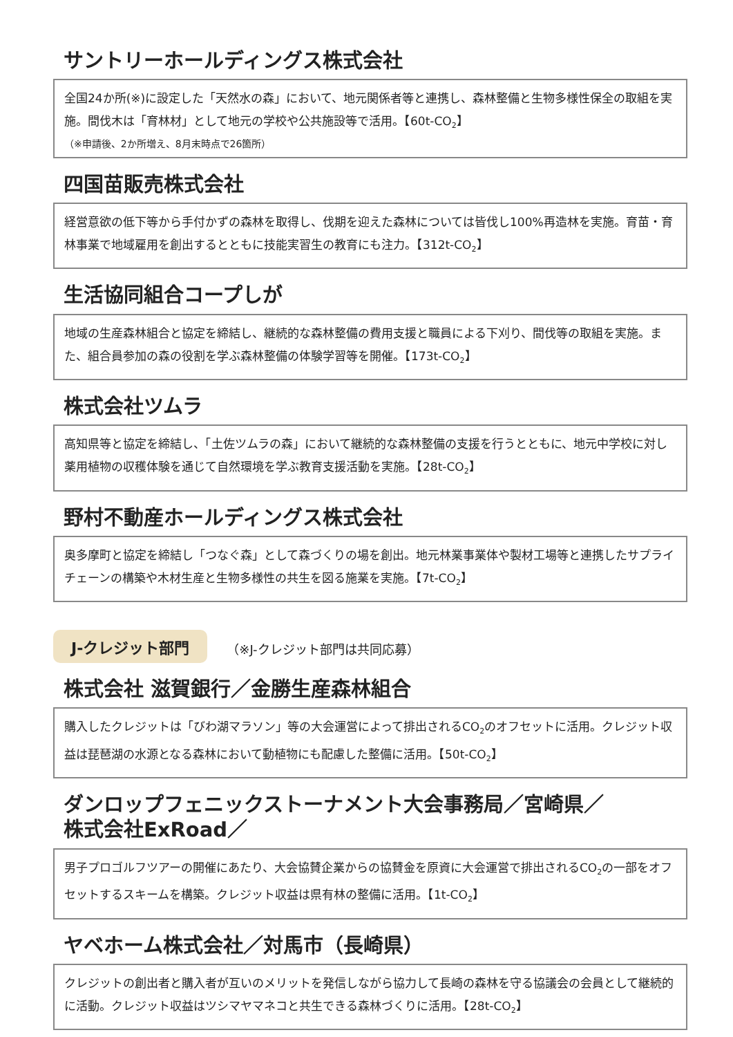サントリーホールディングス株式会社
全国24か所(※)に設定した「天然水の森」において、地元関係者等と連携し、森林整備と生物多様性保全の取組を実施。間伐木は「育林材」として地元の学校や公共施設等で活用。【60t-CO<sub>2</sub>】
（※申請後、2か所増え、8月末時点で26箇所）
四国苗販売株式会社
経営意欲の低下等から手付かずの森林を取得し、伐期を迎えた森林については皆伐し100%再造林を実施。育苗・育林事業で地域雇用を創出するとともに技能実習生の教育にも注力。【312t-CO<sub>2</sub>】
生活協同組合コープしが
地域の生産森林組合と協定を締結し、継続的な森林整備の費用支援と職員による下刈り、間伐等の取組を実施。また、組合員参加の森の役割を学ぶ森林整備の体験学習等を開催。【173t-CO<sub>2</sub>】
株式会社ツムラ
高知県等と協定を締結し、「土佐ツムラの森」において継続的な森林整備の支援を行うとともに、地元中学校に対し薬用植物の収穫体験を通じて自然環境を学ぶ教育支援活動を実施。【28t-CO<sub>2</sub>】
野村不動産ホールディングス株式会社
奥多摩町と協定を締結し「つなぐ森」として森づくりの場を創出。地元林業事業体や製材工場等と連携したサプライチェーンの構築や木材生産と生物多様性の共生を図る施業を実施。【7t-CO<sub>2</sub>】
J-クレジット部門 （※J-クレジット部門は共同応募）
株式会社 滋賀銀行／金勝生産森林組合
購入したクレジットは「びわ湖マラソン」等の大会運営によって排出されるCO<sub>2</sub>のオフセットに活用。クレジット収益は琵琶湖の水源となる森林において動植物にも配慮した整備に活用。【50t-CO<sub>2</sub>】
ダンロップフェニックストーナメント大会事務局／宮崎県／
株式会社ExRoad／
男子プロゴルフツアーの開催にあたり、大会協賛企業からの協賛金を原資に大会運営で排出されるCO<sub>2</sub>の一部をオフセットするスキームを構築。クレジット収益は県有林の整備に活用。【1t-CO<sub>2</sub>】
ヤベホーム株式会社／対馬市（長崎県）
クレジットの創出者と購入者が互いのメリットを発信しながら協力して長崎の森林を守る協議会の会員として継続的に活動。クレジット収益はツシマヤマネコと共生できる森林づくりに活用。【28t-CO<sub>2</sub>】